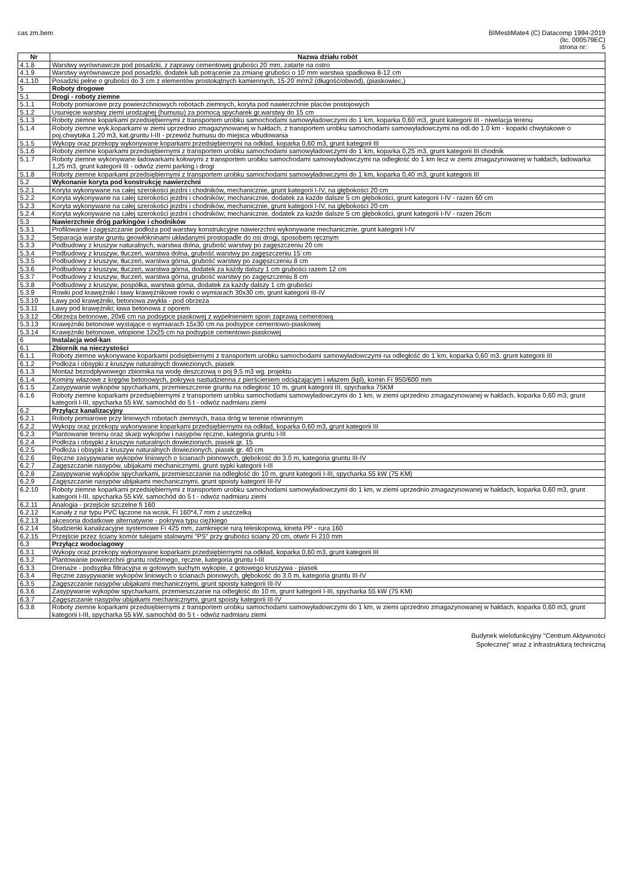cas zm.bem BIMestiMate4 (C) Datacomp 1994-2019
(lic. 000579EC)
strona nr: 5
| Nr | Nazwa działu robót |
| --- | --- |
| 4.1.8 | Warstwy wyrównawcze pod posadzki, z zaprawy cementowej grubości 20˙mm, zatarte na ostro |
| 4.1.9 | Warstwy wyrównawcze pod posadzki, dodatek lub potrącenie za zmianę grubości o 10˙mm warstwa spadkowa 8-12 cm |
| 4.1.10 | Posadzki pełne o grubości do 3˙cm z elementów prostokątnych kamiennych, 15-20˙m/m2 (długość/obwód), (piaskowiec,) |
| 5 | Roboty drogowe |
| 5.1 | Drogi - roboty ziemne |
| 5.1.1 | Roboty pomiarowe przy powierzchniowych robotach ziemnych, koryta pod nawierzchnie placów postojowych |
| 5.1.2 | Usunięcie warstwy ziemi urodzajnej (humusu) za pomocą spycharek gr.warstwy do 15 cm |
| 5.1.3 | Roboty ziemne koparkami przedsiębiernymi z transportem urobku samochodami samowyładowczymi do 1˙km, koparka 0,60˙m3, grunt kategorii III - niwelacja terenu |
| 5.1.4 | Roboty ziemne wyk.koparkami w ziemi uprzednio zmagazynowanej w hałdach, z transportem urobku samochodami samowyładowczymi na odl.do 1.0 km - koparki chwytakowe o poj.chwytaka 1.20 m3, kat.gruntu I-III - przewóz humusu do miejsca wbudowania |
| 5.1.5 | Wykopy oraz przekopy wykonywane koparkami przedsiębiernymi na odkład, koparka 0,60˙m3, grunt kategorii III |
| 5.1.6 | Roboty ziemne koparkami przedsiębiernymi z transportem urobku samochodami samowyładowczymi do 1˙km, koparka 0,25˙m3, grunt kategorii III chodnik |
| 5.1.7 | Roboty ziemne wykonywane ładowarkami kołowymi z transportem urobku samochodami samowyładowczymi na odległość do 1 km lecz w ziemi zmagazynowanej w hałdach, ładowarka 1,25 m3, grunt kategorii III - odwóz ziemi parking i drogi |
| 5.1.8 | Roboty ziemne koparkami przedsiębiernymi z transportem urobku samochodami samowyładowczymi do 1˙km, koparka 0,40˙m3, grunt kategorii III |
| 5.2 | Wykonanie koryta pod konstrukcję nawierzchni |
| 5.2.1 | Koryta wykonywane na całej szerokości jezdni i chodników, mechanicznie, grunt kategorii I-IV, na głębokości 20 cm |
| 5.2.2 | Koryta wykonywane na całej szerokości jezdni i chodników; mechanicznie, dodatek za każde dalsze 5 cm głębokości, grunt kategorii I-IV - razen 60 cm |
| 5.2.3 | Koryta wykonywane na całej szerokości jezdni i chodników, mechanicznie, grunt kategorii I-IV, na głębokości 20 cm |
| 5.2.4 | Koryta wykonywane na całej szerokości jezdni i chodników; mechanicznie, dodatek za każde dalsze 5 cm głębokości, grunt kategorii I-IV - razen 26cm |
| 5.3 | Nawierzchnie dróg parkingów i chodników |
| 5.3.1 | Profilowanie i zagęszczanie podłoża pod warstwy konstrukcyjne nawierzchni wykonywane mechanicznie, grunt kategorii I-IV |
| 5.3.2 | Separacja warstw gruntu geowłókninami układanymi prostopadle do osi drogi, sposobem ręcznym |
| 5.3.3 | Podbudowy z kruszyw naturalnych, warstwa dolna, grubość warstwy po zagęszczeniu 20 cm |
| 5.3.4 | Podbudowy z kruszyw, tłuczeń, warstwa dolna, grubość warstwy po zagęszczeniu 15˙cm |
| 5.3.5 | Podbudowy z kruszyw, tłuczeń, warstwa górna, grubość warstwy po zagęszczeniu 8 cm |
| 5.3.6 | Podbudowy z kruszyw, tłuczeń, warstwa górna, dodatek za każdy dalszy 1 cm grubości razem 12 cm |
| 5.3.7 | Podbudowy z kruszyw, tłuczeń, warstwa górna, grubość warstwy po zagęszczeniu 8 cm |
| 5.3.8 | Podbudowy z kruszyw, pospółka, warstwa górna, dodatek za każdy dalszy 1 cm grubości |
| 5.3.9 | Rowki pod krawężniki i ławy krawężnikowe rowki o wymiarach 30x30 cm, grunt kategorii III-IV |
| 5.3.10 | Ławy pod krawężniki, betonowa zwykła - pod obrzeża |
| 5.3.11 | Ławy pod krawężniki; ława betonowa z oporem |
| 5.3.12 | Obrzeża betonowe, 20x6 cm na podsypce piaskowej z wypełnieniem spoin zaprawą cementową |
| 5.3.13 | Krawężniki betonowe wystające o wymiarach 15x30 cm na podsypce cementowo-piaskowej |
| 5.3.14 | Krawężniki betonowe, wtopione 12x25 cm na podsypce cementowo-piaskowej |
| 6 | Instalacja wod-kan |
| 6.1 | Zbiornik na nieczystości |
| 6.1.1 | Roboty ziemne wykonywane koparkami podsiębiernymi z transportem urobku samochodami samowyładowczymi na odległość do 1˙km, koparka 0,60˙m3, grunt kategorii III |
| 6.1.2 | Podłoża i obsypki z kruszyw naturalnych dowiezionych, piasek |
| 6.1.3 | Montaż bezodpływowego zbiornika na wodę deszczową o poj 9,5 m3 wg. projektu |
| 6.1.4 | Kominy włazowe z kręgów betonowych, pokrywa nastudzienna z pierścieniem odciążającym i włazem (kpl), komin Fi˙950/600˙mm |
| 6.1.5 | Zasypywanie wykopów spycharkami, przemieszczenie gruntu na odległość 10˙m, grunt kategorii III, spycharka 75KM |
| 6.1.6 | Roboty ziemne koparkami przedsiębiernymi z transportem urobku samochodami samowyładowczymi do 1 km, w ziemi uprzednio zmagazynowanej w hałdach, koparka 0,60 m3, grunt kategorii I-III, spycharka 55 kW, samochód do 5 t - odwóz nadmiaru ziemi |
| 6.2 | Przyłącz kanalizacyjny |
| 6.2.1 | Roboty pomiarowe przy liniowych robotach ziemnych, trasa dróg w terenie równinnym |
| 6.2.2 | Wykopy oraz przekopy wykonywane koparkami przedsiębiernymi na odkład, koparka 0,60 m3, grunt kategorii III |
| 6.2.3 | Plantowanie terenu oraz skarp wykopów i nasypów ręczne, kategoria gruntu I-III |
| 6.2.4 | Podłoża i obsypki z kruszyw naturalnych dowiezionych, piasek gr. 15 |
| 6.2.5 | Podłoża i obsypki z kruszyw naturalnych dowiezionych, piasek gr. 40 cm |
| 6.2.6 | Ręczne zasypywanie wykopów liniowych o ścianach pionowych, głębokość do 3.0 m, kategoria gruntu III-IV |
| 6.2.7 | Zagęszczanie nasypów, ubijakami mechanicznymi, grunt sypki kategorii I-III |
| 6.2.8 | Zasypywanie wykopów spycharkami, przemieszczanie na odległość do 10 m, grunt kategorii I-III, spycharka 55 kW (75 KM) |
| 6.2.9 | Zagęszczanie nasypów ubijakami mechanicznymi, grunt spoisty kategorii III-IV |
| 6.2.10 | Roboty ziemne koparkami przedsiębiernymi z transportem urobku samochodami samowyładowczymi do 1 km, w ziemi uprzednio zmagazynowanej w hałdach, koparka 0,60 m3, grunt kategorii I-III, spycharka 55 kW, samochód do 5 t - odwóz nadmiaru ziemi |
| 6.2.11 | Analogia - przejście szczelne fi 160 |
| 6.2.12 | Kanały z rur typu PVC łączone na wcisk, Fi 160*4,7 mm z uszczelką |
| 6.2.13 | akcesoria dodatkowe alternatywne - pokrywa typu ciężkiego |
| 6.2.14 | Studzienki kanalizacyjne systemowe Fi 425 mm, zamknięcie rurą teleskopową, kineta PP - rura 160 |
| 6.2.15 | Przejście przez ściany komór tulejami stalowymi "PS" przy grubości ściany 20 cm, otwór Fi 210 mm |
| 6.3 | Przyłącz wodociagowy |
| 6.3.1 | Wykopy oraz przekopy wykonywane koparkami przedsiębiernymi na odkład, koparka 0,60 m3, grunt kategorii III |
| 6.3.2 | Plantowanie powierzchni gruntu rodzimego, ręczne, kategoria gruntu I-III |
| 6.3.3 | Drenaże - podsypka filtracyjna w gotowym suchym wykopie, z gotowego kruszywa - piasek |
| 6.3.4 | Ręczne zasypywanie wykopów liniowych o ścianach pionowych, głębokość do 3.0 m, kategoria gruntu III-IV |
| 6.3.5 | Zagęszczanie nasypów ubijakami mechanicznymi, grunt spoisty kategorii III-IV |
| 6.3.6 | Zasypywanie wykopów spycharkami, przemieszczanie na odległość do 10 m, grunt kategorii I-III, spycharka 55 kW (75 KM) |
| 6.3.7 | Zagęszczanie nasypów ubijakami mechanicznymi, grunt spoisty kategorii III-IV |
| 6.3.8 | Roboty ziemne koparkami przedsiębiernymi z transportem urobku samochodami samowyładowczymi do 1 km, w ziemi uprzednio zmagazynowanej w hałdach, koparka 0,60 m3, grunt kategorii I-III, spycharka 55 kW, samochód do 5 t - odwóz nadmiaru ziemi |
Budynek wielofunkcyjny "Centrum Aktywności
Społecznej" wraz z infrastrukturą techniczną